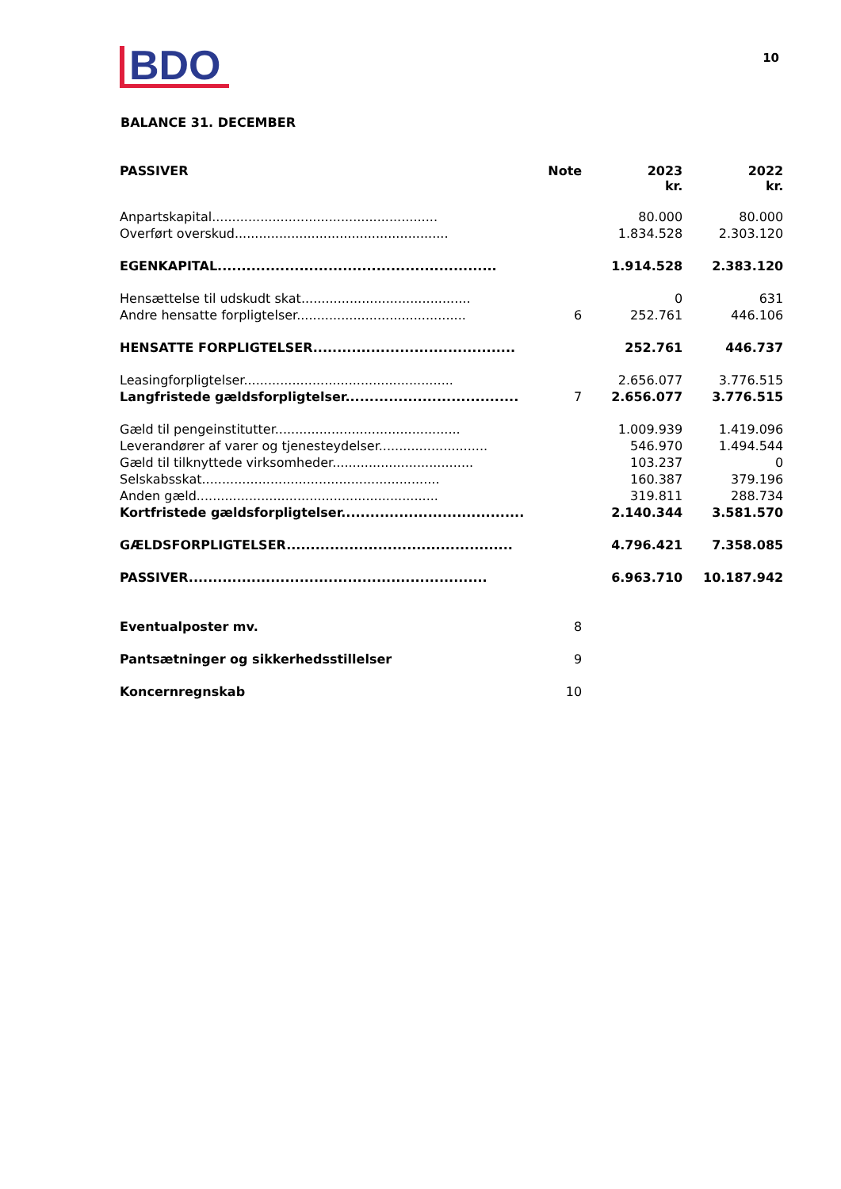BDO
10
BALANCE 31. DECEMBER
| PASSIVER | Note | 2023 kr. | 2022 kr. |
| --- | --- | --- | --- |
| Anpartskapital........................................................ | | 80.000 | 80.000 |
| Overført overskud..................................................... | | 1.834.528 | 2.303.120 |
| EGENKAPITAL.......................................................... | | 1.914.528 | 2.383.120 |
| Hensættelse til udskudt skat.......................................... | | 0 | 631 |
| Andre hensatte forpligtelser.......................................... | 6 | 252.761 | 446.106 |
| HENSATTE FORPLIGTELSER.......................................... | | 252.761 | 446.737 |
| Leasingforpligtelser.................................................... | | 2.656.077 | 3.776.515 |
| Langfristede gældsforpligtelser.................................... | 7 | 2.656.077 | 3.776.515 |
| Gæld til pengeinstitutter.............................................. | | 1.009.939 | 1.419.096 |
| Leverandører af varer og tjenesteydelser........................... | | 546.970 | 1.494.544 |
| Gæld til tilknyttede virksomheder................................... | | 103.237 | 0 |
| Selskabsskat........................................................... | | 160.387 | 379.196 |
| Anden gæld............................................................ | | 319.811 | 288.734 |
| Kortfristede gældsforpligtelser...................................... | | 2.140.344 | 3.581.570 |
| GÆLDSFORPLIGTELSER............................................... | | 4.796.421 | 7.358.085 |
| PASSIVER.............................................................. | | 6.963.710 | 10.187.942 |
| Eventualposter mv. | 8 | | |
| Pantsætninger og sikkerhedsstillelser | 9 | | |
| Koncernregnskab | 10 | | |